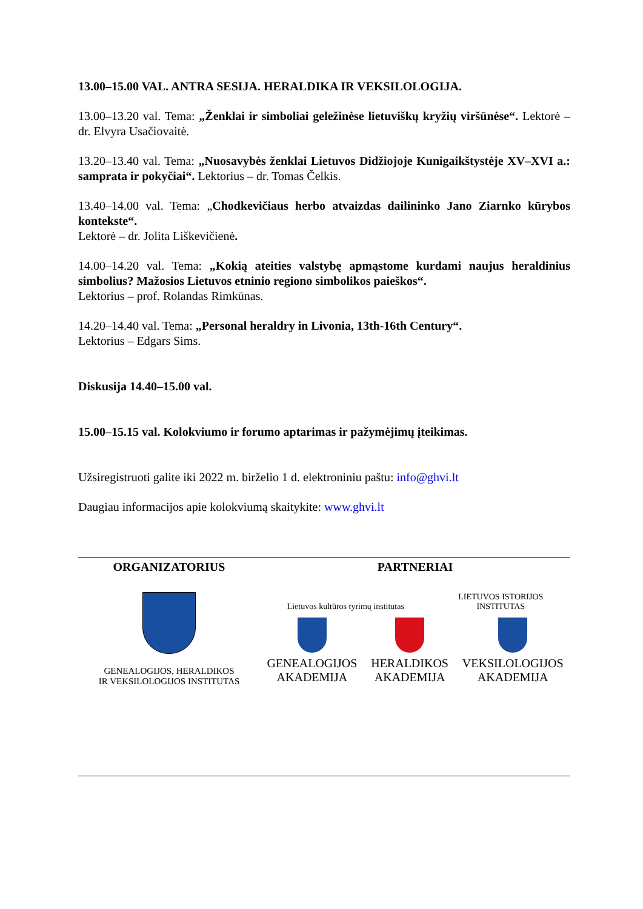13.00–15.00 VAL. ANTRA SESIJA. HERALDIKA IR VEKSILOLOGIJA.
13.00–13.20 val. Tema: „Ženklai ir simboliai geležinėse lietuviškų kryžių viršūnėse“. Lektorė – dr. Elvyra Usačiovaitė.
13.20–13.40 val. Tema: „Nuosavybės ženklai Lietuvos Didžiojoje Kunigaikštystėje XV–XVI a.: samprata ir pokyčiai“. Lektorius – dr. Tomas Čelkis.
13.40–14.00 val. Tema: „Chodkevičiaus herbo atvaizdas dailininko Jano Ziarnko kūrybos kontekste“.
Lektorė – dr. Jolita Liškevičienė.
14.00–14.20 val. Tema: „Kokią ateities valstybę apmąstome kurdami naujus heraldinius simbolius? Mažosios Lietuvos etninio regiono simbolikos paieškos“.
Lektorius – prof. Rolandas Rimkūnas.
14.20–14.40 val. Tema: „Personal heraldry in Livonia, 13th-16th Century“.
Lektorius – Edgars Sims.
Diskusija 14.40–15.00 val.
15.00–15.15 val. Kolokviumo ir forumo aptarimas ir pažymėjimų įteikimas.
Užsiregistruoti galite iki 2022 m. birželio 1 d. elektroniniu paštu: info@ghvi.lt
Daugiau informacijos apie kolokviumą skaitykite: www.ghvi.lt
ORGANIZATORIUS
GENEALOGIJOS, HERALDIKOS
IR VEKSILOLOGIJOS INSTITUTAS
PARTNERIAI
Lietuvos kultūros tyrimų institutas
LIETUVOS ISTORIJOS
INSTITUTAS
GENEALOGIJOS
AKADEMIJA
HERALDIKOS
AKADEMIJA
VEKSILOLOGIJOS
AKADEMIJA